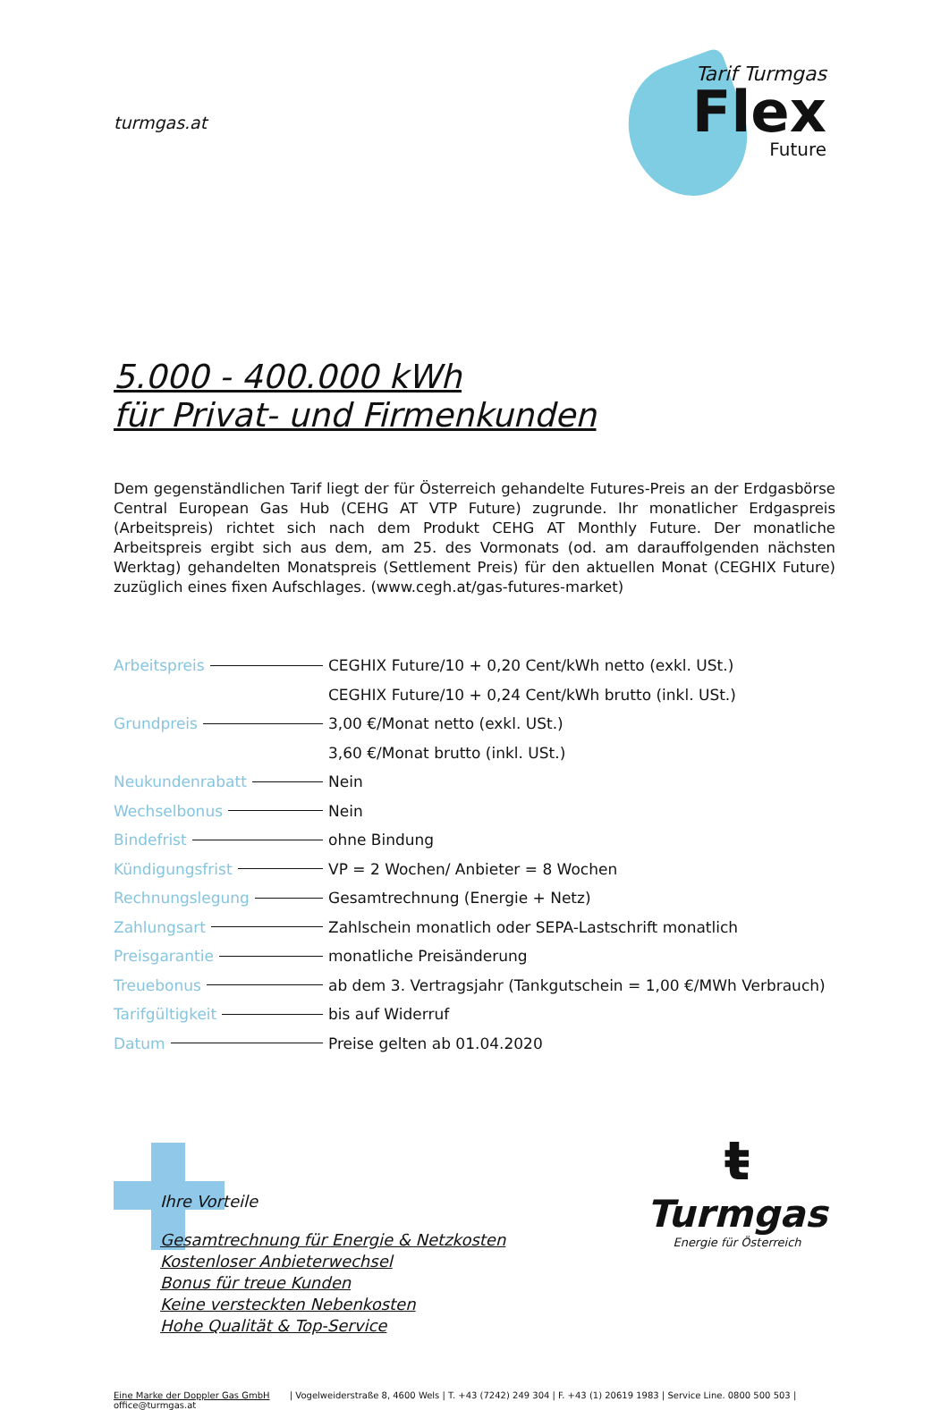turmgas.at
Tarif Turmgas
Flex
Future
5.000 - 400.000 kWh
für Privat- und Firmenkunden
Dem gegenständlichen Tarif liegt der für Österreich gehandelte Futures-Preis an der Erdgasbörse Central European Gas Hub (CEHG AT VTP Future) zugrunde. Ihr monatlicher Erdgaspreis (Arbeitspreis) richtet sich nach dem Produkt CEHG AT Monthly Future. Der monatliche Arbeitspreis ergibt sich aus dem, am 25. des Vormonats (od. am darauffolgenden nächsten Werktag) gehandelten Monatspreis (Settlement Preis) für den aktuellen Monat (CEGHIX Future) zuzüglich eines fixen Aufschlages. (www.cegh.at/gas-futures-market)
| Arbeitspreis | CEGHIX Future/10 + 0,20 Cent/kWh netto (exkl. USt.) |
| | CEGHIX Future/10 + 0,24 Cent/kWh brutto (inkl. USt.) |
| Grundpreis | 3,00 €/Monat netto (exkl. USt.) |
| | 3,60 €/Monat brutto (inkl. USt.) |
| Neukundenrabatt | Nein |
| Wechselbonus | Nein |
| Bindefrist | ohne Bindung |
| Kündigungsfrist | VP = 2 Wochen/ Anbieter = 8 Wochen |
| Rechnungslegung | Gesamtrechnung (Energie + Netz) |
| Zahlungsart | Zahlschein monatlich oder SEPA-Lastschrift monatlich |
| Preisgarantie | monatliche Preisänderung |
| Treuebonus | ab dem 3. Vertragsjahr (Tankgutschein = 1,00 €/MWh Verbrauch) |
| Tarifgültigkeit | bis auf Widerruf |
| Datum | Preise gelten ab 01.04.2020 |
Ihre Vorteile
Gesamtrechnung für Energie & Netzkosten
Kostenloser Anbieterwechsel
Bonus für treue Kunden
Keine versteckten Nebenkosten
Hohe Qualität & Top-Service
ŧ
Turmgas
Energie für Österreich
Eine Marke der Doppler Gas GmbH | Vogelweiderstraße 8, 4600 Wels | T. +43 (7242) 249 304 | F. +43 (1) 20619 1983 | Service Line. 0800 500 503 | office@turmgas.at